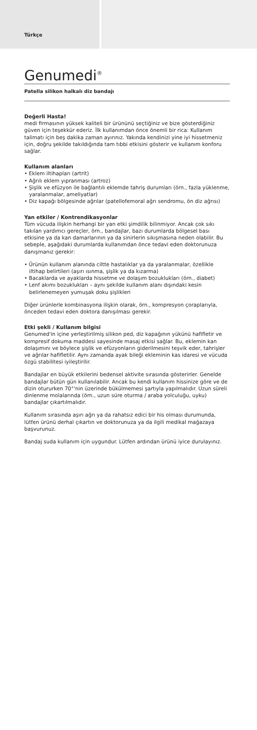Türkçe
Genumedi<sup>®</sup>
Patella silikon halkalı diz bandajı
Değerli Hasta!
medi firmasının yüksek kaliteli bir ürününü seçtiğiniz ve bize gösterdiğiniz güven için teşekkür ederiz. İlk kullanımdan önce önemli bir rica: Kullanım talimatı için beş dakika zaman ayırınız. Yakında kendinizi yine iyi hissetmeniz için, doğru şekilde takıldığında tam tıbbi etkisini gösterir ve kullanım konforu sağlar.
Kullanım alanları
• Eklem iltihapları (artrit)
• Ağrılı eklem yıpranması (artroz)
• Şişlik ve efüzyon ile bağlantılı eklemde tahriş durumları (örn., fazla yüklenme, yaralanmalar, ameliyatlar)
• Diz kapağı bölgesinde ağrılar (patellofemoral ağrı sendromu, ön diz ağrısı)
Yan etkiler / Kontrendikasyonlar
Tüm vücuda ilişkin herhangi bir yan etki şimdilik bilinmiyor. Ancak çok sıkı takılan yardımcı gereçler, örn., bandajlar, bazı durumlarda bölgesel bası etkisine ya da kan damarlarının ya da sinirlerin sıkışmasına neden olabilir. Bu sebeple, aşağıdaki durumlarda kullanımdan önce tedavi eden doktorunuza danışmanız gerekir:
• Ürünün kullanım alanında ciltte hastalıklar ya da yaralanmalar, özellikle iltihap belirtileri (aşırı ısınma, şişlik ya da kızarma)
• Bacaklarda ve ayaklarda hissetme ve dolaşım bozuklukları (örn., diabet)
• Lenf akımı bozuklukları – aynı şekilde kullanım alanı dışındaki kesin belirlenemeyen yumuşak doku şişlikleri
Diğer ürünlerle kombinasyona ilişkin olarak, örn., kompresyon çoraplarıyla, önceden tedavi eden doktora danışılması gerekir.
Etki şekli / Kullanım bilgisi
Genumed'in içine yerleştirilmiş silikon ped, diz kapağının yükünü hafifletir ve kompresif dokuma maddesi sayesinde masaj etkisi sağlar. Bu, eklemin kan dolaşımını ve böylece şişlik ve efüzyonların giderilmesini teşvik eder, tahrişler ve ağrılar hafifletilir. Aynı zamanda ayak bileği ekleminin kas idaresi ve vücuda özgü stabilitesi iyileştirilir.
Bandajlar en büyük etkilerini bedensel aktivite sırasında gösterirler. Genelde bandajlar bütün gün kullanılabilir. Ancak bu kendi kullanım hissinize göre ve de dizin otururken 70°'nin üzerinde bükülmemesi şartıyla yapılmalıdır. Uzun süreli dinlenme molalarında (örn., uzun süre oturma / araba yolculuğu, uyku) bandajlar çıkartılmalıdır.
Kullanım sırasında aşırı ağrı ya da rahatsız edici bir his olması durumunda, lütfen ürünü derhal çıkartın ve doktorunuza ya da ilgili medikal mağazaya başvurunuz.
Bandaj suda kullanım için uygundur. Lütfen ardından ürünü iyice durulayınız.